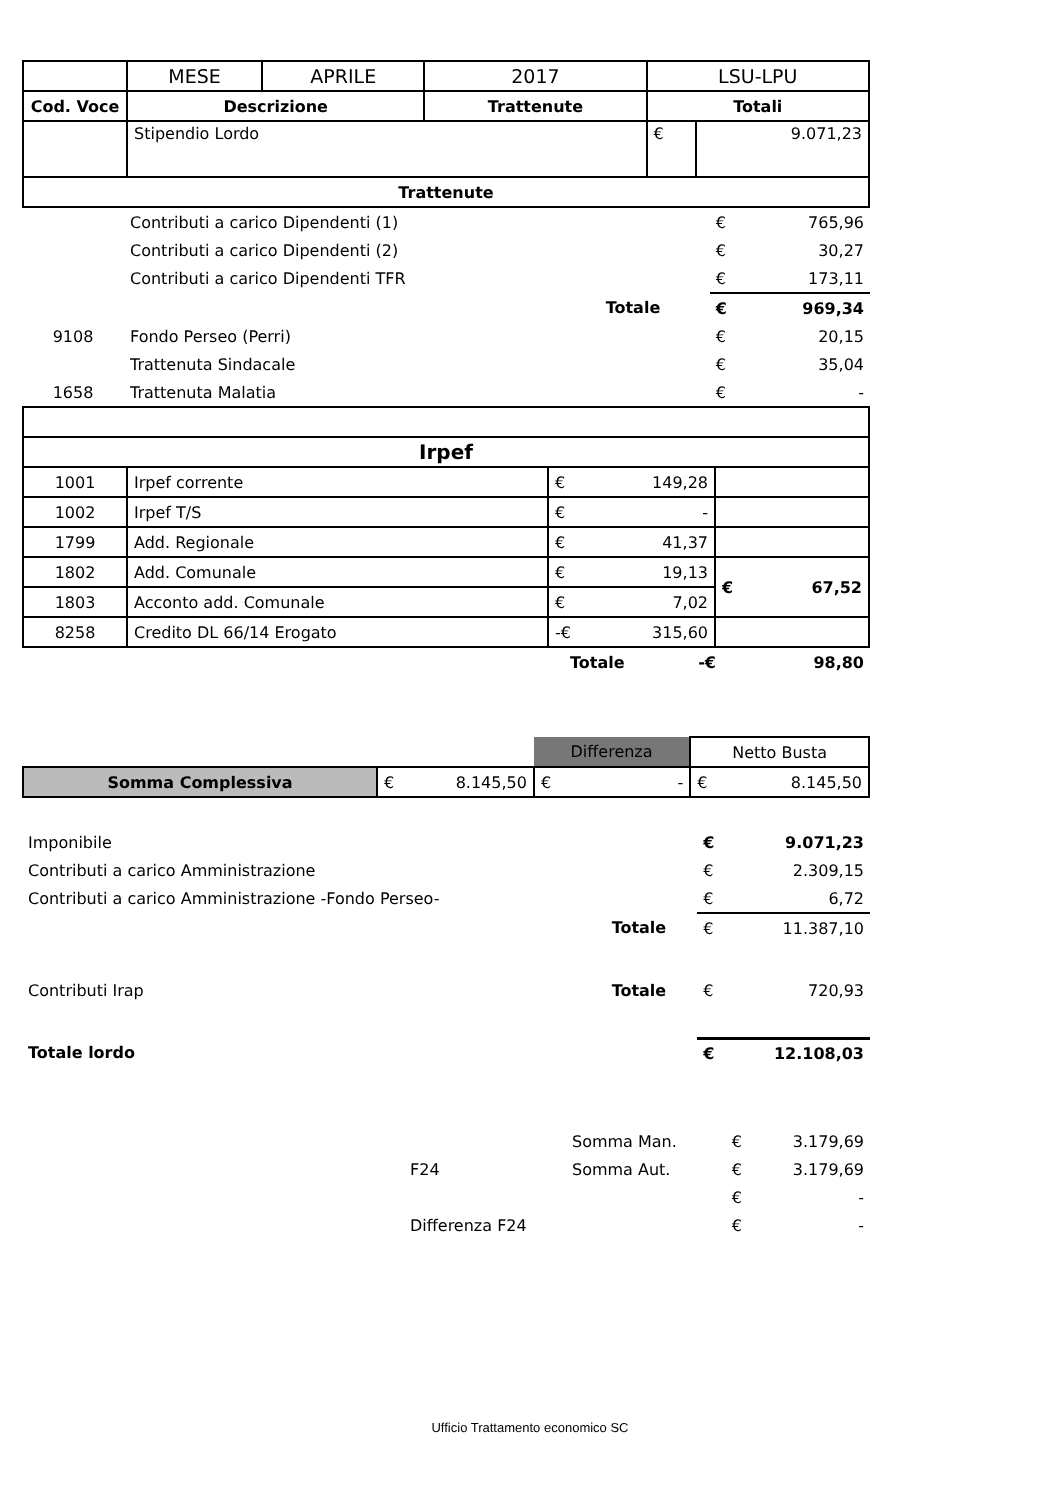| | MESE | APRILE | 2017 | LSU-LPU | |
| Cod. Voce | Descrizione | | Trattenute | Totali | |
| | Stipendio Lordo | | | € | 9.071,23 |
| Trattenute | | | | | |
| | Contributi a carico Dipendenti (1) | | € | 765,96 |
| | Contributi a carico Dipendenti (2) | | € | 30,27 |
| | Contributi a carico Dipendenti TFR | | € | 173,11 |
| | | Totale | € | 969,34 |
| 9108 | Fondo Perseo (Perri) | | € | 20,15 |
| | Trattenuta Sindacale | | € | 35,04 |
| 1658 | Trattenuta Malatia | | € | - |
| Irpef | | | |
| --- | --- | --- | --- |
| 1001 | Irpef corrente | € 149,28 | |
| 1002 | Irpef T/S | € - | |
| 1799 | Add. Regionale | € 41,37 | |
| 1802 | Add. Comunale | € 19,13 | € 67,52 |
| 1803 | Acconto add. Comunale | € 7,02 | |
| 8258 | Credito DL 66/14 Erogato | -€ 315,60 | |
| | Totale | -€ | 98,80 |
| | | Differenza | Netto Busta |
| Somma Complessiva | € 8.145,50 | € - | € 8.145,50 |
| Imponibile | | € | 9.071,23 |
| Contributi a carico Amministrazione | | € | 2.309,15 |
| Contributi a carico Amministrazione -Fondo Perseo- | | € | 6,72 |
| | Totale | € | 11.387,10 |
| Contributi Irap | Totale | € | 720,93 |
| Totale lordo | | € | 12.108,03 |
| | | Somma Man. | € | 3.179,69 |
| | F24 | Somma Aut. | € | 3.179,69 |
| | | | € | - |
| | Differenza F24 | | € | - |
Ufficio Trattamento economico SC